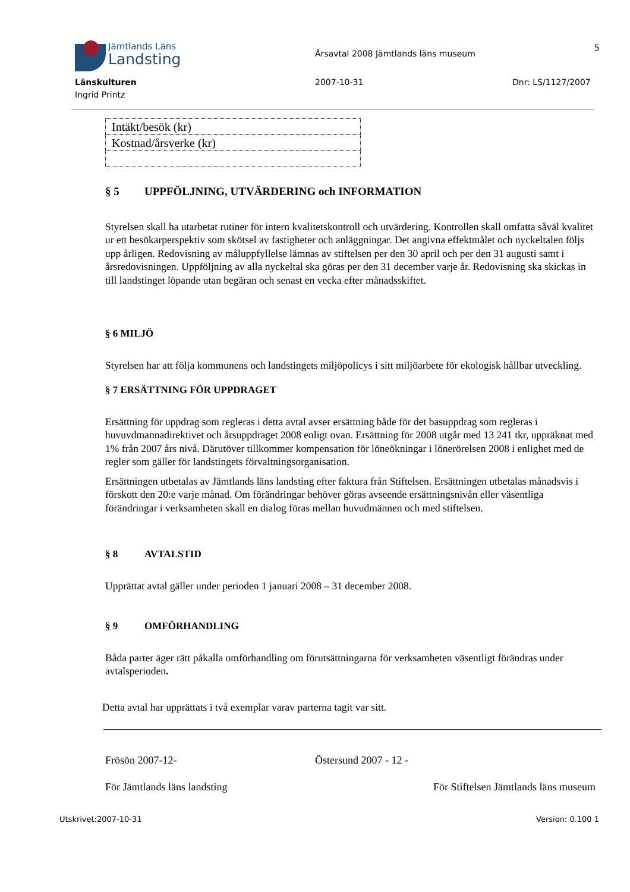Jämtlands Läns
Landsting
Länskulturen
Ingrid Printz
Årsavtal 2008 Jämtlands läns museum
2007-10-31
5
Dnr: LS/1127/2007
| Intäkt/besök (kr) |
| Kostnad/årsverke (kr) |
§ 5 UPPFÖLJNING, UTVÄRDERING och INFORMATION
Styrelsen skall ha utarbetat rutiner för intern kvalitetskontroll och utvärdering. Kontrollen skall omfatta såväl kvalitet ur ett besökarperspektiv som skötsel av fastigheter och anläggningar. Det angivna effektmålet och nyckeltalen följs upp årligen. Redovisning av måluppfyllelse lämnas av stiftelsen per den 30 april och per den 31 augusti samt i årsredovisningen. Uppföljning av alla nyckeltal ska göras per den 31 december varje år. Redovisning ska skickas in till landstinget löpande utan begäran och senast en vecka efter månadsskiftet.
§ 6 MILJÖ
Styrelsen har att följa kommunens och landstingets miljöpolicys i sitt miljöarbete för ekologisk hållbar utveckling.
§ 7 ERSÄTTNING FÖR UPPDRAGET
Ersättning för uppdrag som regleras i detta avtal avser ersättning både för det basuppdrag som regleras i huvuvdmannadirektivet och årsuppdraget 2008 enligt ovan. Ersättning för 2008 utgår med 13 241 tkr, uppräknat med 1% från 2007 års nivå. Därutöver tillkommer kompensation för löneökningar i lönerörelsen 2008 i enlighet med de regler som gäller för landstingets förvaltningsorganisation.
Ersättningen utbetalas av Jämtlands läns landsting efter faktura från Stiftelsen. Ersättningen utbetalas månadsvis i förskott den 20:e varje månad. Om förändringar behöver göras avseende ersättningsnivån eller väsentliga förändringar i verksamheten skall en dialog föras mellan huvudmännen och med stiftelsen.
§ 8 AVTALSTID
Upprättat avtal gäller under perioden 1 januari 2008 – 31 december 2008.
§ 9 OMFÖRHANDLING
Båda parter äger rätt påkalla omförhandling om förutsättningarna för verksamheten väsentligt förändras under avtalsperioden.
Detta avtal har upprättats i två exemplar varav parterna tagit var sitt.
Frösön 2007-12- Östersund 2007 - 12 -
För Jämtlands läns landsting För Stiftelsen Jämtlands läns museum
Utskrivet:2007-10-31 Version: 0.100 1